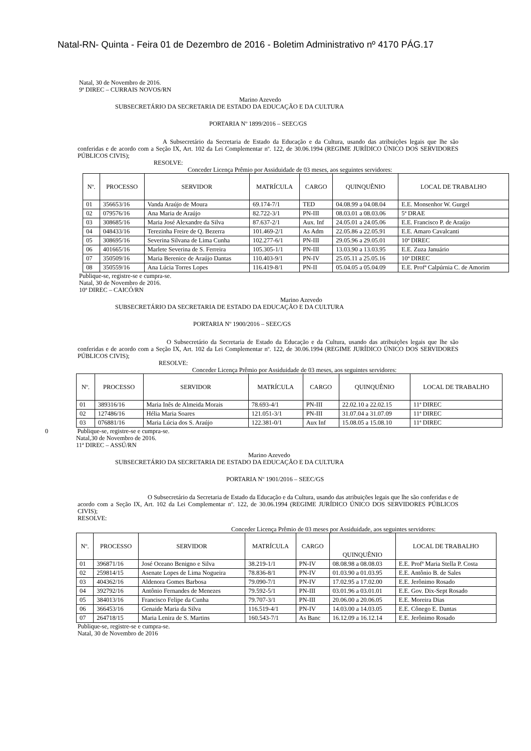Natal-RN- Quinta - Feira 01 de Dezembro de 2016 - Boletim Administrativo nº 4170 PÁG.17
Natal, 30 de Novembro de 2016.
9ª DIREC – CURRAIS NOVOS/RN
Marino Azevedo
SUBSECRETÁRIO DA SECRETARIA DE ESTADO DA EDUCAÇÃO E DA CULTURA
PORTARIA Nº 1899/2016 – SEEC/GS
A Subsecretário da Secretaria de Estado da Educação e da Cultura, usando das atribuições legais que lhe são conferidas e de acordo com a Seção IX, Art. 102 da Lei Complementar nº. 122, de 30.06.1994 (REGIME JURÍDICO ÚNICO DOS SERVIDORES PÚBLICOS CIVIS);
RESOLVE:
Conceder Licença Prêmio por Assiduidade de 03 meses, aos seguintes servidores:
| Nº. | PROCESSO | SERVIDOR | MATRÍCULA | CARGO | QUINQUÊNIO | LOCAL DE TRABALHO |
| --- | --- | --- | --- | --- | --- | --- |
| 01 | 356653/16 | Vanda Araújo de Moura | 69.174-7/1 | TED | 04.08.99 a 04.08.04 | E.E. Monsenhor W. Gurgel |
| 02 | 079576/16 | Ana Maria de Araújo | 82.722-3/1 | PN-III | 08.03.01 a 08.03.06 | 5ª DRAE |
| 03 | 308685/16 | Maria José Alexandre da Silva | 87.637-2/1 | Aux. Inf | 24.05.01 a 24.05.06 | E.E. Francisco P. de Araújo |
| 04 | 048433/16 | Terezinha Freire de Q. Bezerra | 101.469-2/1 | As Adm | 22.05.86 a 22.05.91 | E.E. Amaro Cavalcanti |
| 05 | 308695/16 | Severina Silvana de Lima Cunha | 102.277-6/1 | PN-III | 29.05.96 a 29.05.01 | 10ª DIREC |
| 06 | 401665/16 | Marlete Severina de S. Ferreira | 105.305-1/1 | PN-III | 13.03.90 a 13.03.95 | E.E. Zuza Januário |
| 07 | 350509/16 | Maria Berenice de Araújo Dantas | 110.403-9/1 | PN-IV | 25.05.11 a 25.05.16 | 10ª DIREC |
| 08 | 350559/16 | Ana Lúcia Torres Lopes | 116.419-8/1 | PN-II | 05.04.05 a 05.04.09 | E.E. Profª Calpúrnia C. de Amorim |
Publique-se, registre-se e cumpra-se.
Natal, 30 de Novembro de 2016.
10ª DIREC – CAICÓ/RN
Marino Azevedo
SUBSECRETÁRIO DA SECRETARIA DE ESTADO DA EDUCAÇÃO E DA CULTURA
PORTARIA Nº 1900/2016 – SEEC/GS
O Subsecretário da Secretaria de Estado da Educação e da Cultura, usando das atribuições legais que lhe são conferidas e de acordo com a Seção IX, Art. 102 da Lei Complementar nº. 122, de 30.06.1994 (REGIME JURÍDICO ÚNICO DOS SERVIDORES PÚBLICOS CIVIS);
RESOLVE:
Conceder Licença Prêmio por Assiduidade de 03 meses, aos seguintes servidores:
| Nº. | PROCESSO | SERVIDOR | MATRÍCULA | CARGO | QUINQUÊNIO | LOCAL DE TRABALHO |
| --- | --- | --- | --- | --- | --- | --- |
| 01 | 389316/16 | Maria Inês de Almeida Morais | 78.693-4/1 | PN-III | 22.02.10 a 22.02.15 | 11ª DIREC |
| 02 | 127486/16 | Hélia Maria Soares | 121.051-3/1 | PN-III | 31.07.04 a 31.07.09 | 11ª DIREC |
| 03 | 076881/16 | Maria Lúcia dos S. Araújo | 122.381-0/1 | Aux Inf | 15.08.05 a 15.08.10 | 11ª DIREC |
0 Publique-se, registre-se e cumpra-se.
Natal,30 de Novembro de 2016.
11ª DIREC – ASSÚ/RN
Marino Azevedo
SUBSECRETÁRIO DA SECRETARIA DE ESTADO DA EDUCAÇÃO E DA CULTURA
PORTARIA Nº 1901/2016 – SEEC/GS
O Subsecretário da Secretaria de Estado da Educação e da Cultura, usando das atribuições legais que lhe são conferidas e de acordo com a Seção IX, Art. 102 da Lei Complementar nº. 122, de 30.06.1994 (REGIME JURÍDICO ÚNICO DOS SERVIDORES PÚBLICOS CIVIS);
RESOLVE:
Conceder Licença Prêmio de 03 meses por Assiduidade, aos seguintes servidores:
| Nº. | PROCESSO | SERVIDOR | MATRÍCULA | CARGO | QUINQUÊNIO | LOCAL DE TRABALHO |
| --- | --- | --- | --- | --- | --- | --- |
| 01 | 396871/16 | José Oceano Benigno e Silva | 38.219-1/1 | PN-IV | 08.08.98 a 08.08.03 | E.E. Profª Maria Stella P. Costa |
| 02 | 259814/15 | Asenate Lopes de Lima Nogueira | 78.836-8/1 | PN-IV | 01.03.90 a 01.03.95 | E.E. Antônio B. de Sales |
| 03 | 404362/16 | Aldenora Gomes Barbosa | 79.090-7/1 | PN-IV | 17.02.95 a 17.02.00 | E.E. Jerônimo Rosado |
| 04 | 392792/16 | Antônio Fernandes de Menezes | 79.592-5/1 | PN-III | 03.01.96 a 03.01.01 | E.E. Gov. Dix-Sept Rosado |
| 05 | 384013/16 | Francisco Felipe da Cunha | 79.707-3/1 | PN-III | 20.06.00 a 20.06.05 | E.E. Moreira Dias |
| 06 | 366453/16 | Genaide Maria da Silva | 116.519-4/1 | PN-IV | 14.03.00 a 14.03.05 | E.E. Cônego E. Dantas |
| 07 | 264718/15 | Maria Lenira de S. Martins | 160.543-7/1 | As Banc | 16.12.09 a 16.12.14 | E.E. Jerônimo Rosado |
Publique-se, registre-se e cumpra-se.
Natal, 30 de Novembro de 2016